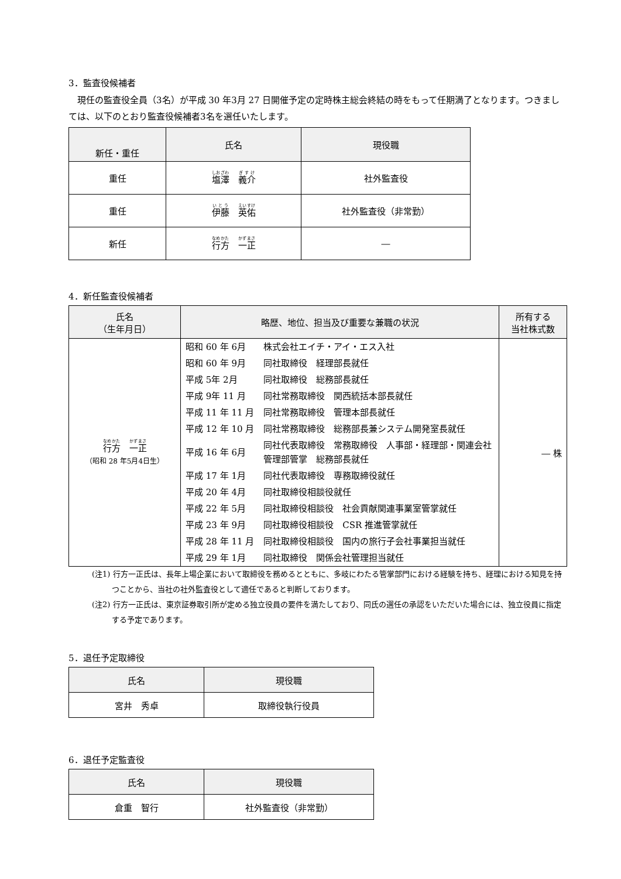3．監査役候補者
現任の監査役全員（3名）が平成 30 年3月 27 日開催予定の定時株主総会終結の時をもって任期満了となります。つきましては、以下のとおり監査役候補者3名を選任いたします。
| 新任・重任 | 氏名 | 現役職 |
| --- | --- | --- |
| 重任 | 塩澤 義介 | 社外監査役 |
| 重任 | 伊藤 英佑 | 社外監査役（非常勤） |
| 新任 | 行方 一正 | ― |
4．新任監査役候補者
| 氏名 （生年月日） | 略歴、地位、担当及び重要な兼職の状況 | 所有する 当社株式数 |
| --- | --- | --- |
| 行方 一正 （昭和 28 年5月4日生） | / 昭和 60 年 6月 / 株式会社エイチ・アイ・エス入社 / / 昭和 60 年 9月 / 同社取締役 経理部長就任 / / 平成 5年 2月 / 同社取締役 総務部長就任 / / 平成 9年 11 月 / 同社常務取締役 関西統括本部長就任 / / 平成 11 年 11 月 / 同社常務取締役 管理本部長就任 / / 平成 12 年 10 月 / 同社常務取締役 総務部長兼システム開発室長就任 / / 平成 16 年 6月 / 同社代表取締役 常務取締役 人事部・経理部・関連会社 管理部管掌 総務部長就任 / / 平成 17 年 1月 / 同社代表取締役 専務取締役就任 / / 平成 20 年 4月 / 同社取締役相談役就任 / / 平成 22 年 5月 / 同社取締役相談役 社会貢献関連事業室管掌就任 / / 平成 23 年 9月 / 同社取締役相談役 CSR 推進管掌就任 / / 平成 28 年 11 月 / 同社取締役相談役 国内の旅行子会社事業担当就任 / / 平成 29 年 1月 / 同社取締役 関係会社管理担当就任 / | ― 株 |
(注1) 行方一正氏は、長年上場企業において取締役を務めるとともに、多岐にわたる管掌部門における経験を持ち、経理における知見を持つことから、当社の社外監査役として適任であると判断しております。
(注2) 行方一正氏は、東京証券取引所が定める独立役員の要件を満たしており、同氏の選任の承認をいただいた場合には、独立役員に指定する予定であります。
5．退任予定取締役
| 氏名 | 現役職 |
| --- | --- |
| 宮井 秀卓 | 取締役執行役員 |
6．退任予定監査役
| 氏名 | 現役職 |
| --- | --- |
| 倉重 智行 | 社外監査役（非常勤） |